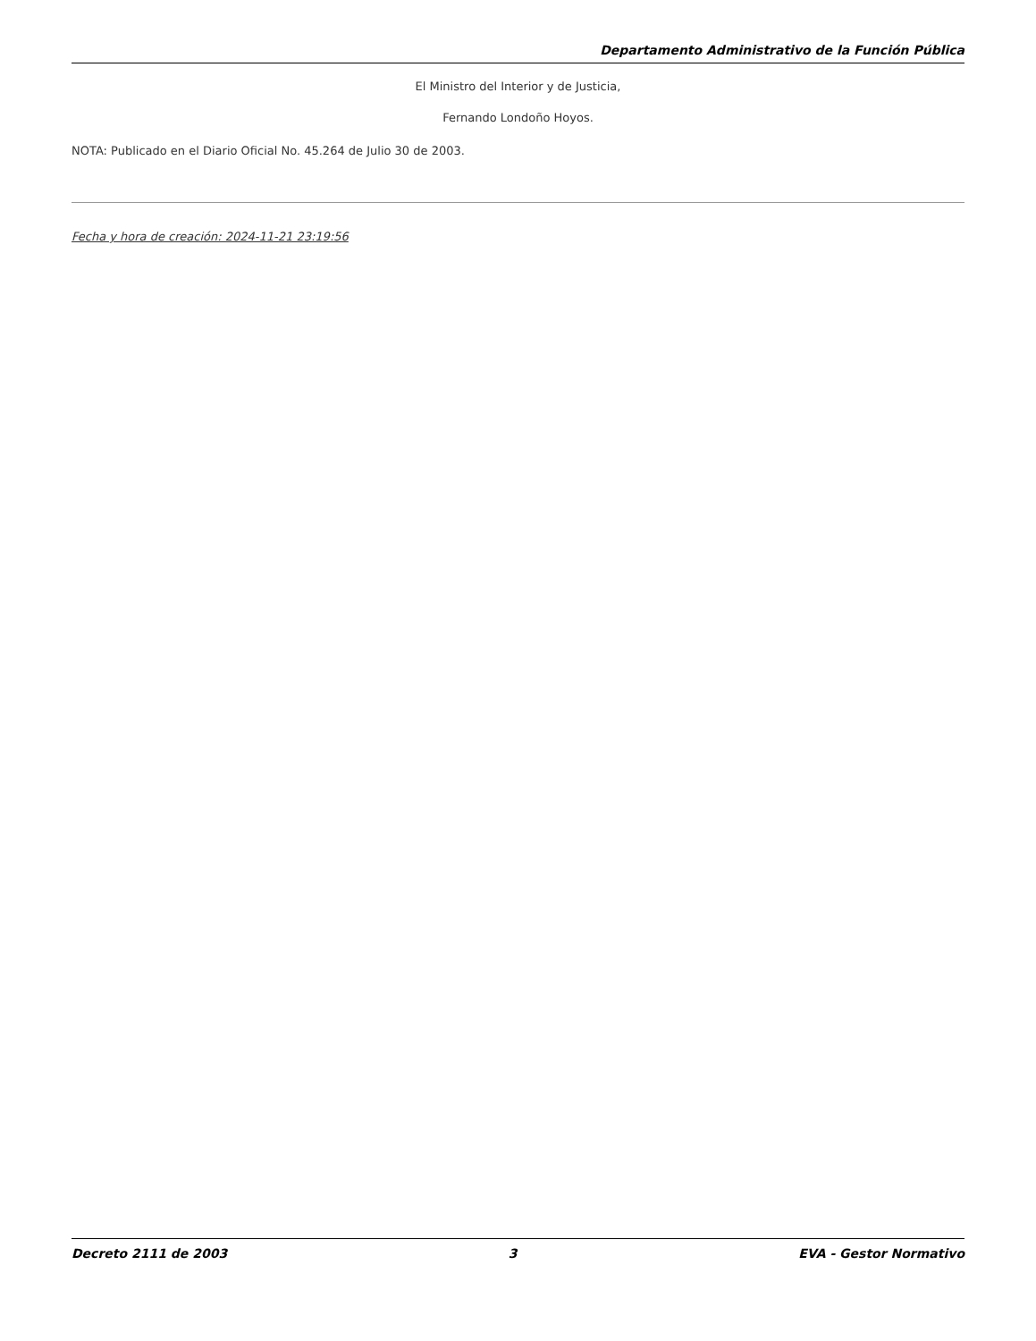Departamento Administrativo de la Función Pública
El Ministro del Interior y de Justicia,
Fernando Londoño Hoyos.
NOTA: Publicado en el Diario Oficial No. 45.264 de Julio 30 de 2003.
Fecha y hora de creación: 2024-11-21 23:19:56
Decreto 2111 de 2003 3 EVA - Gestor Normativo